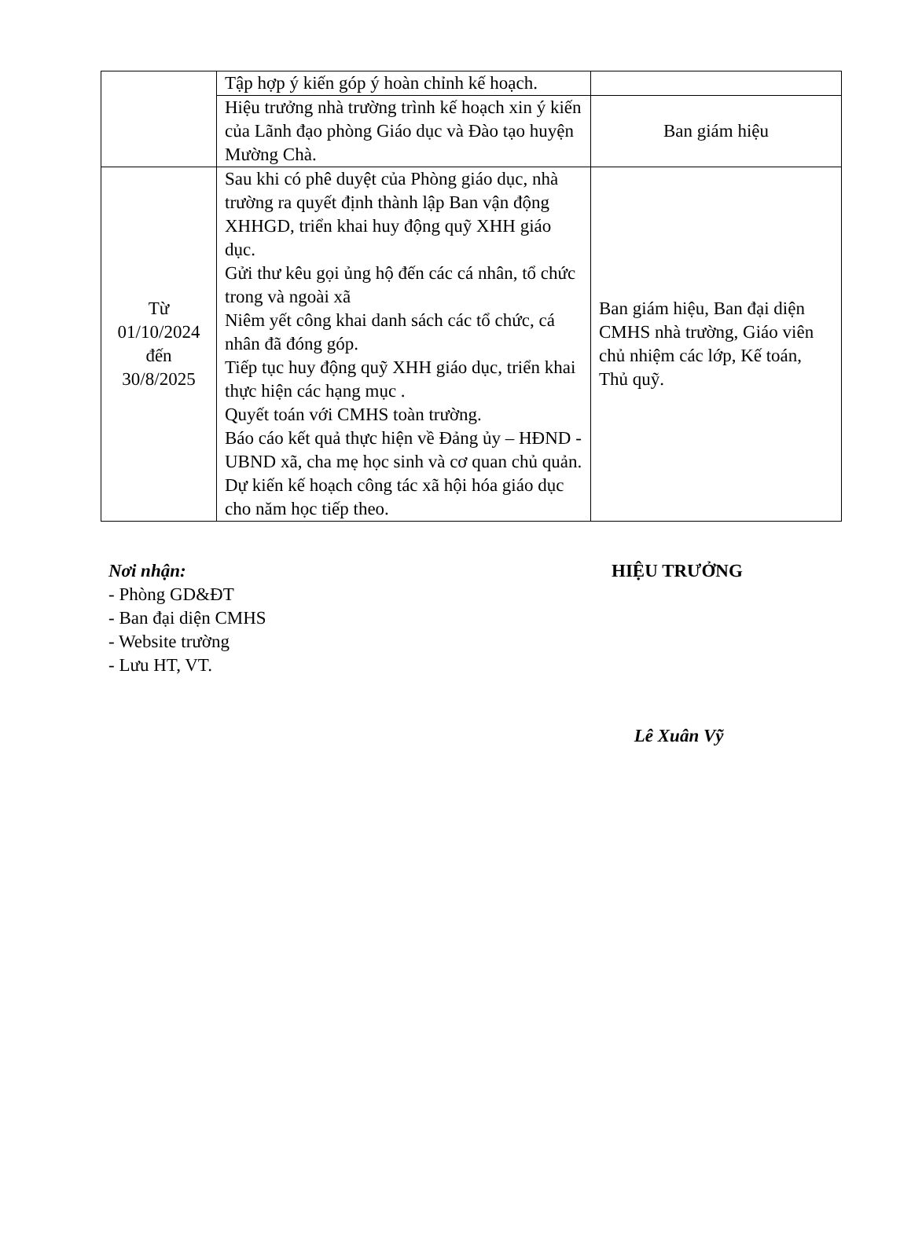| | Tập hợp ý kiến góp ý hoàn chỉnh kế hoạch. | |
| | Hiệu trưởng nhà trường trình kế hoạch xin ý kiến của Lãnh đạo phòng Giáo dục và Đào tạo huyện Mường Chà. | Ban giám hiệu |
| Từ 01/10/2024 đến 30/8/2025 | Sau khi có phê duyệt của Phòng giáo dục, nhà trường ra quyết định thành lập Ban vận động XHHGD, triển khai huy động quỹ XHH giáo dục. Gửi thư kêu gọi ủng hộ đến các cá nhân, tổ chức trong và ngoài xã Niêm yết công khai danh sách các tổ chức, cá nhân đã đóng góp. Tiếp tục huy động quỹ XHH giáo dục, triển khai thực hiện các hạng mục . Quyết toán với CMHS toàn trường. Báo cáo kết quả thực hiện về Đảng ủy – HĐND - UBND xã, cha mẹ học sinh và cơ quan chủ quản. Dự kiến kế hoạch công tác xã hội hóa giáo dục cho năm học tiếp theo. | Ban giám hiệu, Ban đại diện CMHS nhà trường, Giáo viên chủ nhiệm các lớp, Kế toán, Thủ quỹ. |
Nơi nhận:
- Phòng GD&ĐT
- Ban đại diện CMHS
- Website trường
- Lưu HT, VT.
HIỆU TRƯỞNG
Lê Xuân Vỹ